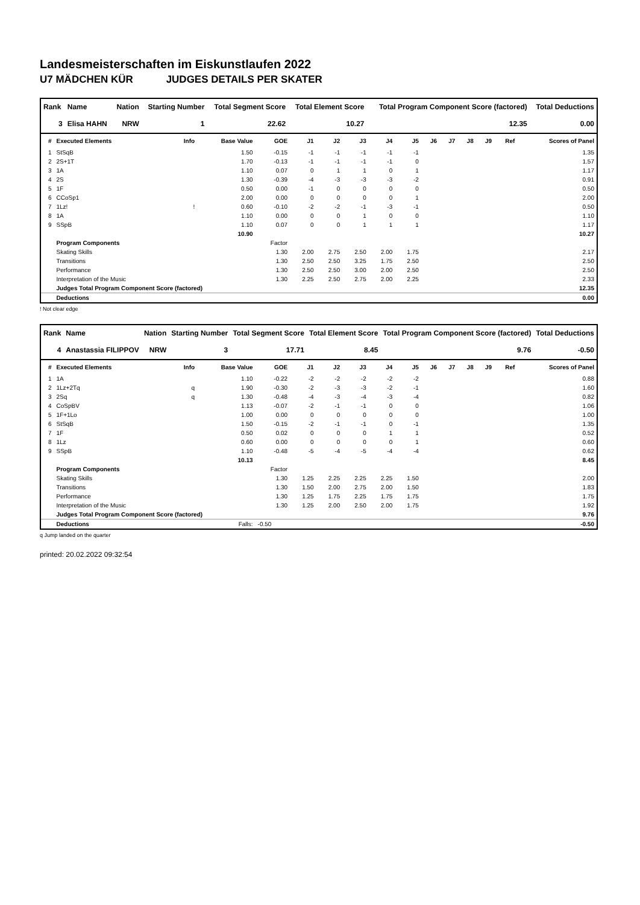Landesmeisterschaften im Eiskunstlaufen 2022
U7 MÄDCHEN KÜR JUDGES DETAILS PER SKATER
| Rank | Name | Nation | Starting Number | Total Segment Score | Total Element Score | Total Program Component Score (factored) | Total Deductions |
| --- | --- | --- | --- | --- | --- | --- | --- |
| 3 | Elisa HAHN | NRW | 1 | 22.62 | 10.27 | 12.35 | 0.00 |
| # | Executed Elements | Info | Base Value | GOE | J1 | J2 | J3 | J4 | J5 | J6 | J7 | J8 | J9 | Ref | Scores of Panel |
| --- | --- | --- | --- | --- | --- | --- | --- | --- | --- | --- | --- | --- | --- | --- | --- |
| 1 | StSqB | | 1.50 | -0.15 | -1 | -1 | -1 | -1 | -1 | | | | | | 1.35 |
| 2 | 2S+1T | | 1.70 | -0.13 | -1 | -1 | -1 | -1 | 0 | | | | | | 1.57 |
| 3 | 1A | | 1.10 | 0.07 | 0 | 1 | 1 | 0 | 1 | | | | | | 1.17 |
| 4 | 2S | | 1.30 | -0.39 | -4 | -3 | -3 | -3 | -2 | | | | | | 0.91 |
| 5 | 1F | | 0.50 | 0.00 | -1 | 0 | 0 | 0 | 0 | | | | | | 0.50 |
| 6 | CCoSp1 | | 2.00 | 0.00 | 0 | 0 | 0 | 0 | 1 | | | | | | 2.00 |
| 7 | 1Lz! | ! | 0.60 | -0.10 | -2 | -2 | -1 | -3 | -1 | | | | | | 0.50 |
| 8 | 1A | | 1.10 | 0.00 | 0 | 0 | 1 | 0 | 0 | | | | | | 1.10 |
| 9 | SSpB | | 1.10 | 0.07 | 0 | 0 | 1 | 1 | 1 | | | | | | 1.17 |
| | | | 10.90 | | | | | | | | | | | | 10.27 |
| | Program Components | | | Factor | | | | | | | | | | | |
| | Skating Skills | | | 1.30 | 2.00 | 2.75 | 2.50 | 2.00 | 1.75 | | | | | | 2.17 |
| | Transitions | | | 1.30 | 2.50 | 2.50 | 3.25 | 1.75 | 2.50 | | | | | | 2.50 |
| | Performance | | | 1.30 | 2.50 | 2.50 | 3.00 | 2.00 | 2.50 | | | | | | 2.50 |
| | Interpretation of the Music | | | 1.30 | 2.25 | 2.50 | 2.75 | 2.00 | 2.25 | | | | | | 2.33 |
| | Judges Total Program Component Score (factored) | | | | | | | | | | | | | | 12.35 |
| | Deductions | | | | | | | | | | | | | | 0.00 |
! Not clear edge
| Rank | Name | Nation | Starting Number | Total Segment Score | Total Element Score | Total Program Component Score (factored) | Total Deductions |
| --- | --- | --- | --- | --- | --- | --- | --- |
| 4 | Anastassia FILIPPOV | NRW | 3 | 17.71 | 8.45 | 9.76 | -0.50 |
| # | Executed Elements | Info | Base Value | GOE | J1 | J2 | J3 | J4 | J5 | J6 | J7 | J8 | J9 | Ref | Scores of Panel |
| --- | --- | --- | --- | --- | --- | --- | --- | --- | --- | --- | --- | --- | --- | --- | --- |
| 1 | 1A | | 1.10 | -0.22 | -2 | -2 | -2 | -2 | -2 | | | | | | 0.88 |
| 2 | 1Lz+2Tq | q | 1.90 | -0.30 | -2 | -3 | -3 | -2 | -1 | | | | | | 1.60 |
| 3 | 2Sq | q | 1.30 | -0.48 | -4 | -3 | -4 | -3 | -4 | | | | | | 0.82 |
| 4 | CoSpBV | | 1.13 | -0.07 | -2 | -1 | -1 | 0 | 0 | | | | | | 1.06 |
| 5 | 1F+1Lo | | 1.00 | 0.00 | 0 | 0 | 0 | 0 | 0 | | | | | | 1.00 |
| 6 | StSqB | | 1.50 | -0.15 | -2 | -1 | -1 | 0 | -1 | | | | | | 1.35 |
| 7 | 1F | | 0.50 | 0.02 | 0 | 0 | 0 | 1 | 1 | | | | | | 0.52 |
| 8 | 1Lz | | 0.60 | 0.00 | 0 | 0 | 0 | 0 | 1 | | | | | | 0.60 |
| 9 | SSpB | | 1.10 | -0.48 | -5 | -4 | -5 | -4 | -4 | | | | | | 0.62 |
| | | | 10.13 | | | | | | | | | | | | 8.45 |
| | Program Components | | | Factor | | | | | | | | | | | |
| | Skating Skills | | | 1.30 | 1.25 | 2.25 | 2.25 | 2.25 | 1.50 | | | | | | 2.00 |
| | Transitions | | | 1.30 | 1.50 | 2.00 | 2.75 | 2.00 | 1.50 | | | | | | 1.83 |
| | Performance | | | 1.30 | 1.25 | 1.75 | 2.25 | 1.75 | 1.75 | | | | | | 1.75 |
| | Interpretation of the Music | | | 1.30 | 1.25 | 2.00 | 2.50 | 2.00 | 1.75 | | | | | | 1.92 |
| | Judges Total Program Component Score (factored) | | | | | | | | | | | | | | 9.76 |
| | Deductions | | Falls: | -0.50 | | | | | | | | | | | -0.50 |
q Jump landed on the quarter
printed: 20.02.2022 09:32:54